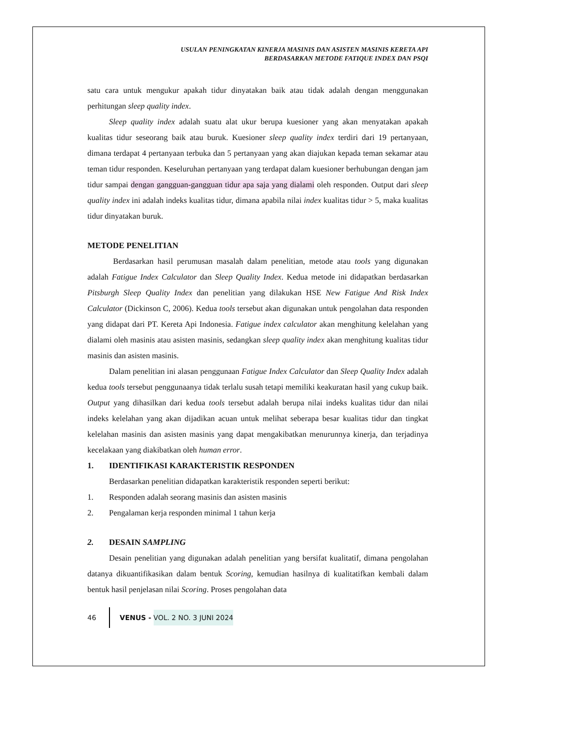USULAN PENINGKATAN KINERJA MASINIS DAN ASISTEN MASINIS KERETA API
BERDASARKAN METODE FATIQUE INDEX DAN PSQI
satu cara untuk mengukur apakah tidur dinyatakan baik atau tidak adalah dengan menggunakan perhitungan sleep quality index.
Sleep quality index adalah suatu alat ukur berupa kuesioner yang akan menyatakan apakah kualitas tidur seseorang baik atau buruk. Kuesioner sleep quality index terdiri dari 19 pertanyaan, dimana terdapat 4 pertanyaan terbuka dan 5 pertanyaan yang akan diajukan kepada teman sekamar atau teman tidur responden. Keseluruhan pertanyaan yang terdapat dalam kuesioner berhubungan dengan jam tidur sampai dengan gangguan-gangguan tidur apa saja yang dialami oleh responden. Output dari sleep quality index ini adalah indeks kualitas tidur, dimana apabila nilai index kualitas tidur > 5, maka kualitas tidur dinyatakan buruk.
METODE PENELITIAN
Berdasarkan hasil perumusan masalah dalam penelitian, metode atau tools yang digunakan adalah Fatigue Index Calculator dan Sleep Quality Index. Kedua metode ini didapatkan berdasarkan Pitsburgh Sleep Quality Index dan penelitian yang dilakukan HSE New Fatigue And Risk Index Calculator (Dickinson C, 2006). Kedua tools tersebut akan digunakan untuk pengolahan data responden yang didapat dari PT. Kereta Api Indonesia. Fatigue index calculator akan menghitung kelelahan yang dialami oleh masinis atau asisten masinis, sedangkan sleep quality index akan menghitung kualitas tidur masinis dan asisten masinis.
Dalam penelitian ini alasan penggunaan Fatigue Index Calculator dan Sleep Quality Index adalah kedua tools tersebut penggunaanya tidak terlalu susah tetapi memiliki keakuratan hasil yang cukup baik. Output yang dihasilkan dari kedua tools tersebut adalah berupa nilai indeks kualitas tidur dan nilai indeks kelelahan yang akan dijadikan acuan untuk melihat seberapa besar kualitas tidur dan tingkat kelelahan masinis dan asisten masinis yang dapat mengakibatkan menurunnya kinerja, dan terjadinya kecelakaan yang diakibatkan oleh human error.
1. IDENTIFIKASI KARAKTERISTIK RESPONDEN
Berdasarkan penelitian didapatkan karakteristik responden seperti berikut:
1. Responden adalah seorang masinis dan asisten masinis
2. Pengalaman kerja responden minimal 1 tahun kerja
2. DESAIN SAMPLING
Desain penelitian yang digunakan adalah penelitian yang bersifat kualitatif, dimana pengolahan datanya dikuantifikasikan dalam bentuk Scoring, kemudian hasilnya di kualitatifkan kembali dalam bentuk hasil penjelasan nilai Scoring. Proses pengolahan data
46 VENUS - VOL. 2 NO. 3 JUNI 2024